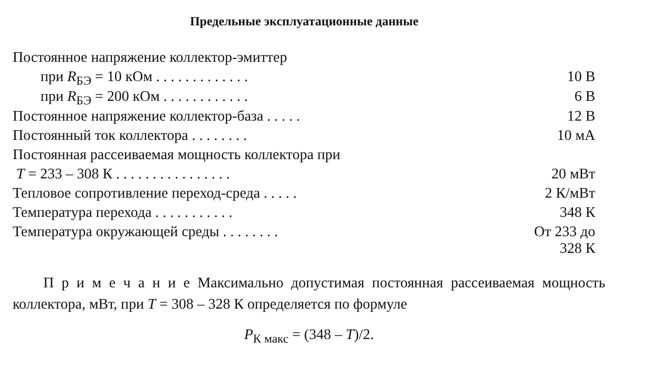Предельные эксплуатационные данные
| Постоянное напряжение коллектор-эмиттер | |
| при R<sub>БЭ</sub> = 10 кОм . . . . . . . . . . . . . | 10 В |
| при R<sub>БЭ</sub> = 200 кОм . . . . . . . . . . . . | 6 В |
| Постоянное напряжение коллектор-база . . . . . | 12 В |
| Постоянный ток коллектора . . . . . . . . | 10 мА |
| Постоянная рассеиваемая мощность коллектора при | |
| T = 233 – 308 К . . . . . . . . . . . . . . . . | 20 мВт |
| Тепловое сопротивление переход-среда . . . . . | 2 К/мВт |
| Температура перехода . . . . . . . . . . . | 348 К |
| Температура окружающей среды . . . . . . . . | От 233 до 328 К |
П р и м е ч а н и е Максимально допустимая постоянная рассеиваемая мощность коллектора, мВт, при T = 308 – 328 К определяется по формуле
P<sub>К макс</sub> = (348 – T)/2.